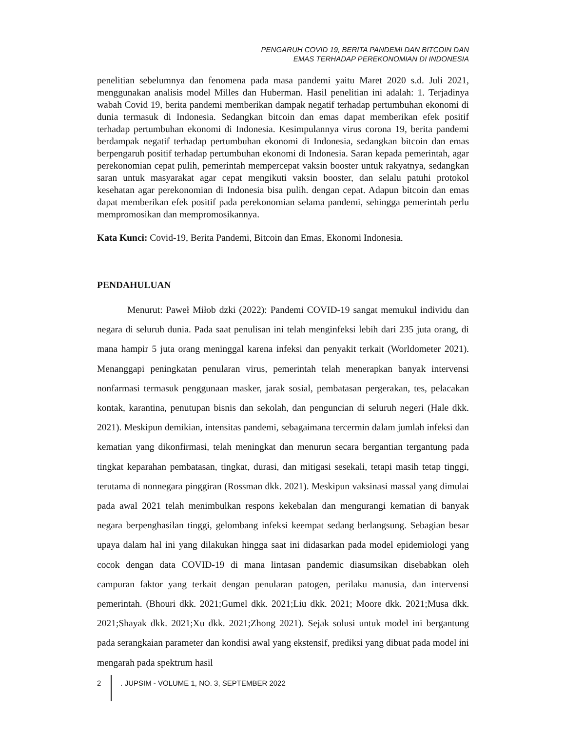PENGARUH COVID 19, BERITA PANDEMI DAN BITCOIN DAN
EMAS TERHADAP PEREKONOMIAN DI INDONESIA
penelitian sebelumnya dan fenomena pada masa pandemi yaitu Maret 2020 s.d. Juli 2021, menggunakan analisis model Milles dan Huberman. Hasil penelitian ini adalah: 1. Terjadinya wabah Covid 19, berita pandemi memberikan dampak negatif terhadap pertumbuhan ekonomi di dunia termasuk di Indonesia. Sedangkan bitcoin dan emas dapat memberikan efek positif terhadap pertumbuhan ekonomi di Indonesia. Kesimpulannya virus corona 19, berita pandemi berdampak negatif terhadap pertumbuhan ekonomi di Indonesia, sedangkan bitcoin dan emas berpengaruh positif terhadap pertumbuhan ekonomi di Indonesia. Saran kepada pemerintah, agar perekonomian cepat pulih, pemerintah mempercepat vaksin booster untuk rakyatnya, sedangkan saran untuk masyarakat agar cepat mengikuti vaksin booster, dan selalu patuhi protokol kesehatan agar perekonomian di Indonesia bisa pulih. dengan cepat. Adapun bitcoin dan emas dapat memberikan efek positif pada perekonomian selama pandemi, sehingga pemerintah perlu mempromosikan dan mempromosikannya.
Kata Kunci: Covid-19, Berita Pandemi, Bitcoin dan Emas, Ekonomi Indonesia.
PENDAHULUAN
Menurut: Paweł Miłob dzki (2022): Pandemi COVID-19 sangat memukul individu dan negara di seluruh dunia. Pada saat penulisan ini telah menginfeksi lebih dari 235 juta orang, di mana hampir 5 juta orang meninggal karena infeksi dan penyakit terkait (Worldometer 2021). Menanggapi peningkatan penularan virus, pemerintah telah menerapkan banyak intervensi nonfarmasi termasuk penggunaan masker, jarak sosial, pembatasan pergerakan, tes, pelacakan kontak, karantina, penutupan bisnis dan sekolah, dan penguncian di seluruh negeri (Hale dkk. 2021). Meskipun demikian, intensitas pandemi, sebagaimana tercermin dalam jumlah infeksi dan kematian yang dikonfirmasi, telah meningkat dan menurun secara bergantian tergantung pada tingkat keparahan pembatasan, tingkat, durasi, dan mitigasi sesekali, tetapi masih tetap tinggi, terutama di nonnegara pinggiran (Rossman dkk. 2021). Meskipun vaksinasi massal yang dimulai pada awal 2021 telah menimbulkan respons kekebalan dan mengurangi kematian di banyak negara berpenghasilan tinggi, gelombang infeksi keempat sedang berlangsung. Sebagian besar upaya dalam hal ini yang dilakukan hingga saat ini didasarkan pada model epidemiologi yang cocok dengan data COVID-19 di mana lintasan pandemic diasumsikan disebabkan oleh campuran faktor yang terkait dengan penularan patogen, perilaku manusia, dan intervensi pemerintah. (Bhouri dkk. 2021;Gumel dkk. 2021;Liu dkk. 2021; Moore dkk. 2021;Musa dkk. 2021;Shayak dkk. 2021;Xu dkk. 2021;Zhong 2021). Sejak solusi untuk model ini bergantung pada serangkaian parameter dan kondisi awal yang ekstensif, prediksi yang dibuat pada model ini mengarah pada spektrum hasil
2 . JUPSIM - VOLUME 1, NO. 3, SEPTEMBER 2022